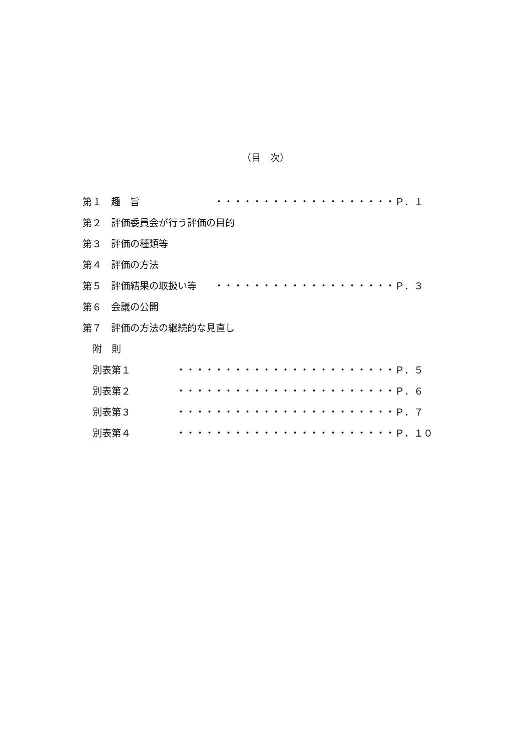（目　次）
第１　趣　旨 ・・・・・・・・・・・・・・・・・・・Ｐ．１　
第２　評価委員会が行う評価の目的
第３　評価の種類等
第４　評価の方法
第５　評価結果の取扱い等 ・・・・・・・・・・・・・・・・・・・Ｐ．３　
第６　会議の公開
第７　評価の方法の継続的な見直し
附　則
別表第１ ・・・・・・・・・・・・・・・・・・・・・・・Ｐ．５　
別表第２ ・・・・・・・・・・・・・・・・・・・・・・・Ｐ．６　
別表第３ ・・・・・・・・・・・・・・・・・・・・・・・Ｐ．７　
別表第４ ・・・・・・・・・・・・・・・・・・・・・・・Ｐ．１０